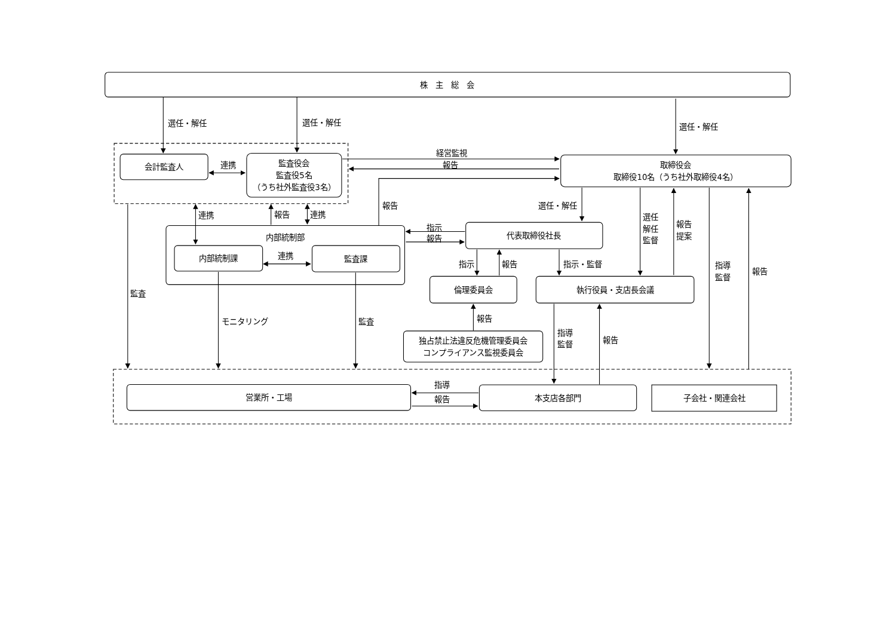株　主　総　会
会計監査人
監査役会
監査役5名
（うち社外監査役3名）
取締役会
取締役10名（うち社外取締役4名）
内部統制部
内部統制課
監査課
代表取締役社長
倫理委員会
執行役員・支店長会議
独占禁止法違反危機管理委員会
コンプライアンス監視委員会
営業所・工場
本支店各部門
子会社・関連会社
選任・解任
選任・解任
選任・解任
連携
経営監視
報告
報告
連携
報告
連携
連携
指示
報告
選任・解任
選任
解任
監督
報告
提案
指導
監督
報告
指示
報告
指示・監督
報告
監査
モニタリング
監査
指導
監督
報告
指導
報告